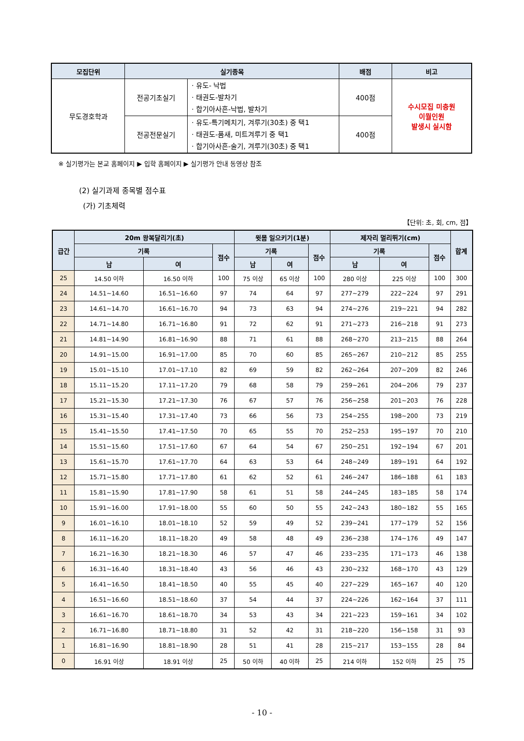| 모집단위 | 실기종목 | | 배점 | 비고 |
| --- | --- | --- | --- | --- |
| 무도경호학과 | 전공기초실기 | · 유도- 낙법 · 태권도-발차기 · 합기아사흔-낙법, 발차기 | 400점 | 수시모집 미충원 이월인원 발생시 실시함 |
| | 전공전문실기 | · 유도-특기메치기, 겨루기(30초) 중 택1 · 태권도-품새, 미트겨루기 중 택1 · 합기아사흔-술기, 겨루기(30초) 중 택1 | 400점 | |
※ 실기평가는 본교 홈페이지 ▶ 입학 홈페이지 ▶ 실기평가 안내 동영상 참조
(2) 실기과제 종목별 점수표
(가) 기초체력
【단위: 초, 회, cm, 점】
| 급간 | 20m 왕복달리기(초) | | | 윗몸 일으키기(1분) | | | 제자리 멀리뛰기(cm) | | | 합계 |
| --- | --- | --- | --- | --- | --- | --- | --- | --- | --- | --- |
| | 기록 | | 점수 | 기록 | | 점수 | 기록 | | 점수 | |
| | 남 | 여 | | 남 | 여 | | 남 | 여 | | |
| 25 | 14.50 이하 | 16.50 이하 | 100 | 75 이상 | 65 이상 | 100 | 280 이상 | 225 이상 | 100 | 300 |
| 24 | 14.51~14.60 | 16.51~16.60 | 97 | 74 | 64 | 97 | 277~279 | 222~224 | 97 | 291 |
| 23 | 14.61~14.70 | 16.61~16.70 | 94 | 73 | 63 | 94 | 274~276 | 219~221 | 94 | 282 |
| 22 | 14.71~14.80 | 16.71~16.80 | 91 | 72 | 62 | 91 | 271~273 | 216~218 | 91 | 273 |
| 21 | 14.81~14.90 | 16.81~16.90 | 88 | 71 | 61 | 88 | 268~270 | 213~215 | 88 | 264 |
| 20 | 14.91~15.00 | 16.91~17.00 | 85 | 70 | 60 | 85 | 265~267 | 210~212 | 85 | 255 |
| 19 | 15.01~15.10 | 17.01~17.10 | 82 | 69 | 59 | 82 | 262~264 | 207~209 | 82 | 246 |
| 18 | 15.11~15.20 | 17.11~17.20 | 79 | 68 | 58 | 79 | 259~261 | 204~206 | 79 | 237 |
| 17 | 15.21~15.30 | 17.21~17.30 | 76 | 67 | 57 | 76 | 256~258 | 201~203 | 76 | 228 |
| 16 | 15.31~15.40 | 17.31~17.40 | 73 | 66 | 56 | 73 | 254~255 | 198~200 | 73 | 219 |
| 15 | 15.41~15.50 | 17.41~17.50 | 70 | 65 | 55 | 70 | 252~253 | 195~197 | 70 | 210 |
| 14 | 15.51~15.60 | 17.51~17.60 | 67 | 64 | 54 | 67 | 250~251 | 192~194 | 67 | 201 |
| 13 | 15.61~15.70 | 17.61~17.70 | 64 | 63 | 53 | 64 | 248~249 | 189~191 | 64 | 192 |
| 12 | 15.71~15.80 | 17.71~17.80 | 61 | 62 | 52 | 61 | 246~247 | 186~188 | 61 | 183 |
| 11 | 15.81~15.90 | 17.81~17.90 | 58 | 61 | 51 | 58 | 244~245 | 183~185 | 58 | 174 |
| 10 | 15.91~16.00 | 17.91~18.00 | 55 | 60 | 50 | 55 | 242~243 | 180~182 | 55 | 165 |
| 9 | 16.01~16.10 | 18.01~18.10 | 52 | 59 | 49 | 52 | 239~241 | 177~179 | 52 | 156 |
| 8 | 16.11~16.20 | 18.11~18.20 | 49 | 58 | 48 | 49 | 236~238 | 174~176 | 49 | 147 |
| 7 | 16.21~16.30 | 18.21~18.30 | 46 | 57 | 47 | 46 | 233~235 | 171~173 | 46 | 138 |
| 6 | 16.31~16.40 | 18.31~18.40 | 43 | 56 | 46 | 43 | 230~232 | 168~170 | 43 | 129 |
| 5 | 16.41~16.50 | 18.41~18.50 | 40 | 55 | 45 | 40 | 227~229 | 165~167 | 40 | 120 |
| 4 | 16.51~16.60 | 18.51~18.60 | 37 | 54 | 44 | 37 | 224~226 | 162~164 | 37 | 111 |
| 3 | 16.61~16.70 | 18.61~18.70 | 34 | 53 | 43 | 34 | 221~223 | 159~161 | 34 | 102 |
| 2 | 16.71~16.80 | 18.71~18.80 | 31 | 52 | 42 | 31 | 218~220 | 156~158 | 31 | 93 |
| 1 | 16.81~16.90 | 18.81~18.90 | 28 | 51 | 41 | 28 | 215~217 | 153~155 | 28 | 84 |
| 0 | 16.91 이상 | 18.91 이상 | 25 | 50 이하 | 40 이하 | 25 | 214 이하 | 152 이하 | 25 | 75 |
- 10 -